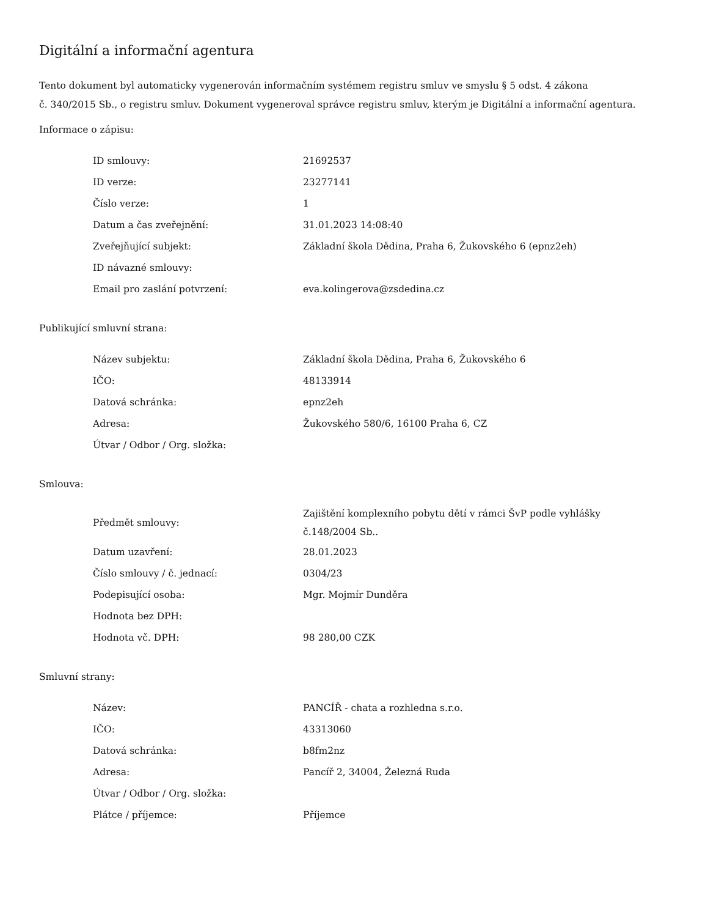Digitální a informační agentura
Tento dokument byl automaticky vygenerován informačním systémem registru smluv ve smyslu § 5 odst. 4 zákona
č. 340/2015 Sb., o registru smluv. Dokument vygeneroval správce registru smluv, kterým je Digitální a informační agentura.
Informace o zápisu:
| ID smlouvy: | 21692537 |
| ID verze: | 23277141 |
| Číslo verze: | 1 |
| Datum a čas zveřejnění: | 31.01.2023 14:08:40 |
| Zveřejňující subjekt: | Základní škola Dědina, Praha 6, Žukovského 6 (epnz2eh) |
| ID návazné smlouvy: | |
| Email pro zaslání potvrzení: | eva.kolingerova@zsdedina.cz |
Publikující smluvní strana:
| Název subjektu: | Základní škola Dědina, Praha 6, Žukovského 6 |
| IČO: | 48133914 |
| Datová schránka: | epnz2eh |
| Adresa: | Žukovského 580/6, 16100 Praha 6, CZ |
| Útvar / Odbor / Org. složka: | |
Smlouva:
| Předmět smlouvy: | Zajištění komplexního pobytu dětí v rámci ŠvP podle vyhlášky č.148/2004 Sb.. |
| Datum uzavření: | 28.01.2023 |
| Číslo smlouvy / č. jednací: | 0304/23 |
| Podepisující osoba: | Mgr. Mojmír Dunděra |
| Hodnota bez DPH: | |
| Hodnota vč. DPH: | 98 280,00 CZK |
Smluvní strany:
| Název: | PANCÍŘ - chata a rozhledna s.r.o. |
| IČO: | 43313060 |
| Datová schránka: | b8fm2nz |
| Adresa: | Pancíř 2, 34004, Železná Ruda |
| Útvar / Odbor / Org. složka: | |
| Plátce / příjemce: | Příjemce |